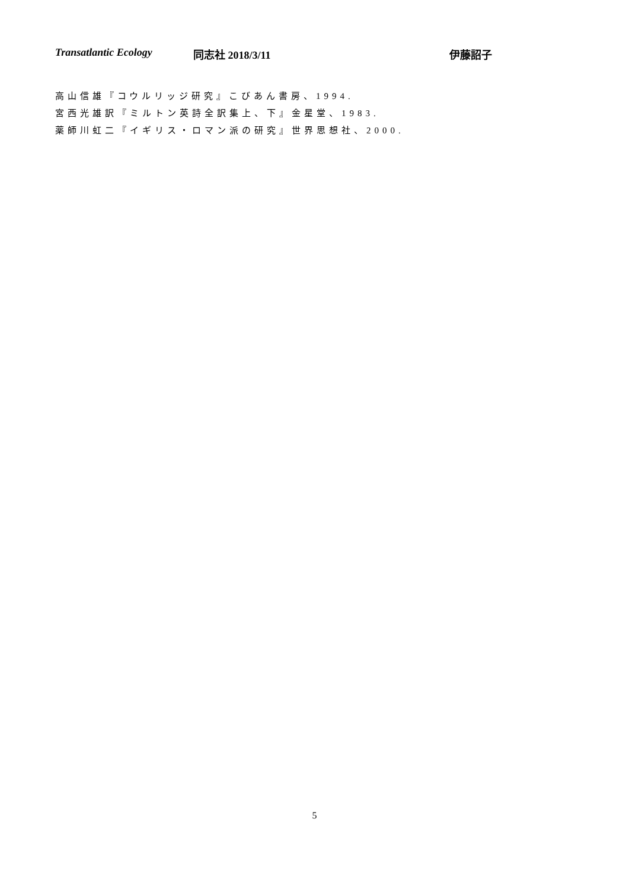Transatlantic Ecology 同志社 2018/3/11 伊藤詔子
高山信雄『コウルリッジ研究』こびあん書房、1994.
宮西光雄訳『ミルトン英詩全訳集上、下』金星堂、1983.
薬師川虹二『イギリス・ロマン派の研究』世界思想社、2000.
5